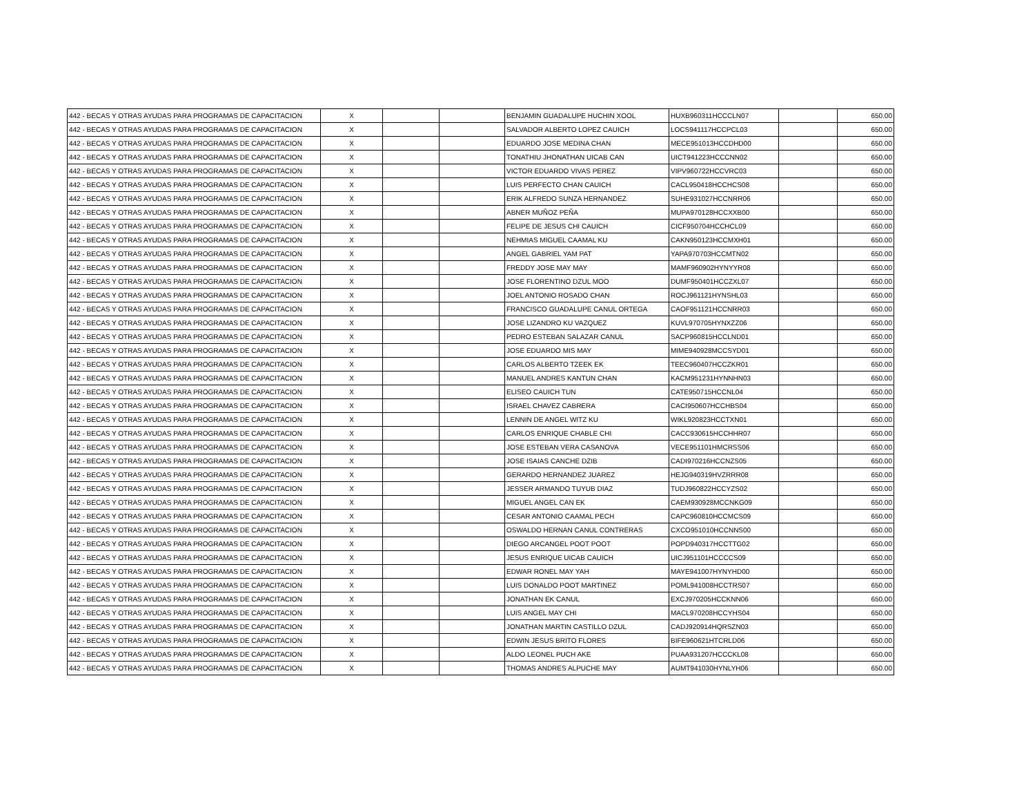| 442 - BECAS Y OTRAS AYUDAS PARA PROGRAMAS DE CAPACITACION | X | | | BENJAMIN GUADALUPE HUCHIN XOOL | HUXB960311HCCCLN07 | | 650.00 |
| 442 - BECAS Y OTRAS AYUDAS PARA PROGRAMAS DE CAPACITACION | X | | | SALVADOR ALBERTO LOPEZ CAUICH | LOCS941117HCCPCL03 | | 650.00 |
| 442 - BECAS Y OTRAS AYUDAS PARA PROGRAMAS DE CAPACITACION | X | | | EDUARDO JOSE MEDINA CHAN | MECE951013HCCDHD00 | | 650.00 |
| 442 - BECAS Y OTRAS AYUDAS PARA PROGRAMAS DE CAPACITACION | X | | | TONATHIU JHONATHAN UICAB CAN | UICT941223HCCCNN02 | | 650.00 |
| 442 - BECAS Y OTRAS AYUDAS PARA PROGRAMAS DE CAPACITACION | X | | | VICTOR EDUARDO VIVAS PEREZ | VIPV960722HCCVRC03 | | 650.00 |
| 442 - BECAS Y OTRAS AYUDAS PARA PROGRAMAS DE CAPACITACION | X | | | LUIS PERFECTO CHAN CAUICH | CACL950418HCCHCS08 | | 650.00 |
| 442 - BECAS Y OTRAS AYUDAS PARA PROGRAMAS DE CAPACITACION | X | | | ERIK ALFREDO SUNZA HERNANDEZ | SUHE931027HCCNRR06 | | 650.00 |
| 442 - BECAS Y OTRAS AYUDAS PARA PROGRAMAS DE CAPACITACION | X | | | ABNER MUÑOZ PEÑA | MUPA970128HCCXXB00 | | 650.00 |
| 442 - BECAS Y OTRAS AYUDAS PARA PROGRAMAS DE CAPACITACION | X | | | FELIPE DE JESUS CHI CAUICH | CICF950704HCCHCL09 | | 650.00 |
| 442 - BECAS Y OTRAS AYUDAS PARA PROGRAMAS DE CAPACITACION | X | | | NEHMIAS MIGUEL CAAMAL KU | CAKN950123HCCMXH01 | | 650.00 |
| 442 - BECAS Y OTRAS AYUDAS PARA PROGRAMAS DE CAPACITACION | X | | | ANGEL GABRIEL YAM PAT | YAPA970703HCCMTN02 | | 650.00 |
| 442 - BECAS Y OTRAS AYUDAS PARA PROGRAMAS DE CAPACITACION | X | | | FREDDY JOSE MAY MAY | MAMF960902HYNYYR08 | | 650.00 |
| 442 - BECAS Y OTRAS AYUDAS PARA PROGRAMAS DE CAPACITACION | X | | | JOSE FLORENTINO DZUL MOO | DUMF950401HCCZXL07 | | 650.00 |
| 442 - BECAS Y OTRAS AYUDAS PARA PROGRAMAS DE CAPACITACION | X | | | JOEL ANTONIO ROSADO CHAN | ROCJ961121HYNSHL03 | | 650.00 |
| 442 - BECAS Y OTRAS AYUDAS PARA PROGRAMAS DE CAPACITACION | X | | | FRANCISCO GUADALUPE CANUL ORTEGA | CAOF951121HCCNRR03 | | 650.00 |
| 442 - BECAS Y OTRAS AYUDAS PARA PROGRAMAS DE CAPACITACION | X | | | JOSE LIZANDRO KU VAZQUEZ | KUVL970705HYNXZZ06 | | 650.00 |
| 442 - BECAS Y OTRAS AYUDAS PARA PROGRAMAS DE CAPACITACION | X | | | PEDRO ESTEBAN SALAZAR CANUL | SACP960815HCCLND01 | | 650.00 |
| 442 - BECAS Y OTRAS AYUDAS PARA PROGRAMAS DE CAPACITACION | X | | | JOSE EDUARDO MIS MAY | MIME940928MCCSYD01 | | 650.00 |
| 442 - BECAS Y OTRAS AYUDAS PARA PROGRAMAS DE CAPACITACION | X | | | CARLOS ALBERTO TZEEK EK | TEEC960407HCCZKR01 | | 650.00 |
| 442 - BECAS Y OTRAS AYUDAS PARA PROGRAMAS DE CAPACITACION | X | | | MANUEL ANDRES KANTUN CHAN | KACM951231HYNNHN03 | | 650.00 |
| 442 - BECAS Y OTRAS AYUDAS PARA PROGRAMAS DE CAPACITACION | X | | | ELISEO CAUICH TUN | CATE950715HCCNL04 | | 650.00 |
| 442 - BECAS Y OTRAS AYUDAS PARA PROGRAMAS DE CAPACITACION | X | | | ISRAEL CHAVEZ CABRERA | CACI950607HCCHBS04 | | 650.00 |
| 442 - BECAS Y OTRAS AYUDAS PARA PROGRAMAS DE CAPACITACION | X | | | LENNIN DE ANGEL WITZ KU | WIKL920823HCCTXN01 | | 650.00 |
| 442 - BECAS Y OTRAS AYUDAS PARA PROGRAMAS DE CAPACITACION | X | | | CARLOS ENRIQUE CHABLE CHI | CACC930615HCCHHR07 | | 650.00 |
| 442 - BECAS Y OTRAS AYUDAS PARA PROGRAMAS DE CAPACITACION | X | | | JOSE ESTEBAN VERA CASANOVA | VECE951101HMCRSS06 | | 650.00 |
| 442 - BECAS Y OTRAS AYUDAS PARA PROGRAMAS DE CAPACITACION | X | | | JOSE ISAIAS CANCHE DZIB | CADI970216HCCNZS05 | | 650.00 |
| 442 - BECAS Y OTRAS AYUDAS PARA PROGRAMAS DE CAPACITACION | X | | | GERARDO HERNANDEZ JUAREZ | HEJG940319HVZRRR08 | | 650.00 |
| 442 - BECAS Y OTRAS AYUDAS PARA PROGRAMAS DE CAPACITACION | X | | | JESSER ARMANDO TUYUB DIAZ | TUDJ960822HCCYZS02 | | 650.00 |
| 442 - BECAS Y OTRAS AYUDAS PARA PROGRAMAS DE CAPACITACION | X | | | MIGUEL ANGEL CAN EK | CAEM930928MCCNKG09 | | 650.00 |
| 442 - BECAS Y OTRAS AYUDAS PARA PROGRAMAS DE CAPACITACION | X | | | CESAR ANTONIO CAAMAL PECH | CAPC960810HCCMCS09 | | 650.00 |
| 442 - BECAS Y OTRAS AYUDAS PARA PROGRAMAS DE CAPACITACION | X | | | OSWALDO HERNAN CANUL CONTRERAS | CXCO951010HCCNNS00 | | 650.00 |
| 442 - BECAS Y OTRAS AYUDAS PARA PROGRAMAS DE CAPACITACION | X | | | DIEGO ARCANGEL POOT POOT | POPD940317HCCTTG02 | | 650.00 |
| 442 - BECAS Y OTRAS AYUDAS PARA PROGRAMAS DE CAPACITACION | X | | | JESUS ENRIQUE UICAB CAUICH | UICJ951101HCCCCS09 | | 650.00 |
| 442 - BECAS Y OTRAS AYUDAS PARA PROGRAMAS DE CAPACITACION | X | | | EDWAR RONEL MAY YAH | MAYE941007HYNYHD00 | | 650.00 |
| 442 - BECAS Y OTRAS AYUDAS PARA PROGRAMAS DE CAPACITACION | X | | | LUIS DONALDO POOT MARTINEZ | POML941008HCCTRS07 | | 650.00 |
| 442 - BECAS Y OTRAS AYUDAS PARA PROGRAMAS DE CAPACITACION | X | | | JONATHAN EK CANUL | EXCJ970205HCCKNN06 | | 650.00 |
| 442 - BECAS Y OTRAS AYUDAS PARA PROGRAMAS DE CAPACITACION | X | | | LUIS ANGEL MAY CHI | MACL970208HCCYHS04 | | 650.00 |
| 442 - BECAS Y OTRAS AYUDAS PARA PROGRAMAS DE CAPACITACION | X | | | JONATHAN MARTIN CASTILLO DZUL | CADJ920914HQRSZN03 | | 650.00 |
| 442 - BECAS Y OTRAS AYUDAS PARA PROGRAMAS DE CAPACITACION | X | | | EDWIN JESUS BRITO FLORES | BIFE960621HTCRLD06 | | 650.00 |
| 442 - BECAS Y OTRAS AYUDAS PARA PROGRAMAS DE CAPACITACION | X | | | ALDO LEONEL PUCH AKE | PUAA931207HCCCKL08 | | 650.00 |
| 442 - BECAS Y OTRAS AYUDAS PARA PROGRAMAS DE CAPACITACION | X | | | THOMAS ANDRES ALPUCHE MAY | AUMT941030HYNLYH06 | | 650.00 |